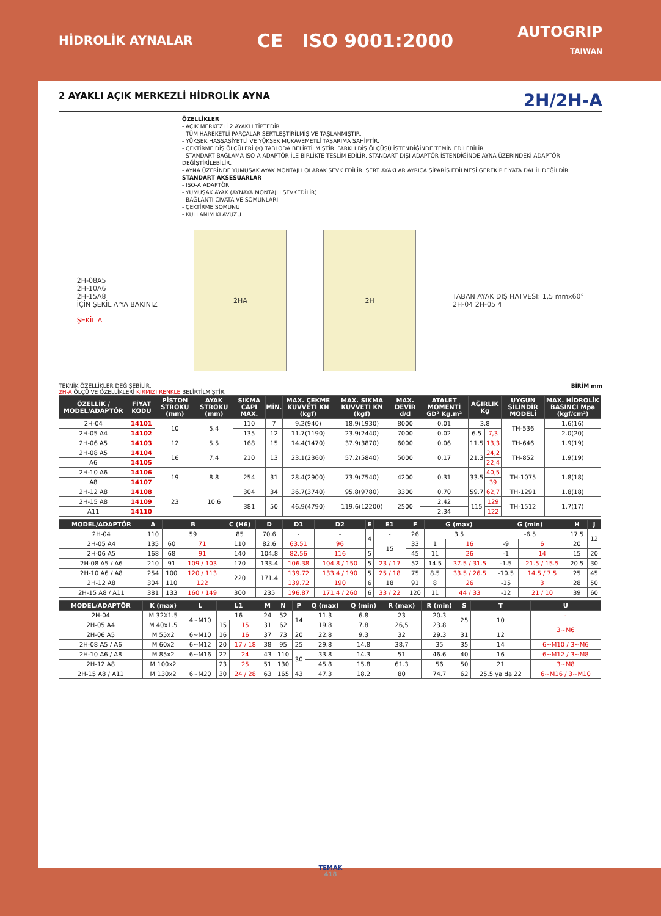HİDROLİK AYNALAR
CE ISO 9001:2000
AUTOGRIP
TAIWAN
2 AYAKLI AÇIK MERKEZLİ HİDROLİK AYNA 2H/2H-A
ÖZELLİKLER
- AÇIK MERKEZLİ 2 AYAKLI TİPTEDİR.
- TÜM HAREKETLİ PARÇALAR SERTLEŞTİRİLMİŞ VE TAŞLANMIŞTIR.
- YÜKSEK HASSASİYETLİ VE YÜKSEK MUKAVEMETLİ TASARIMA SAHİPTİR.
- ÇEKTİRME DİŞ ÖLÇÜLERİ (K) TABLODA BELİRTİLMİŞTİR. FARKLI DİŞ ÖLÇÜSÜ İSTENDİĞİNDE TEMİN EDİLEBİLİR.
- STANDART BAĞLAMA ISO-A ADAPTÖR İLE BİRLİKTE TESLİM EDİLİR. STANDART DIŞI ADAPTÖR İSTENDİĞİNDE AYNA ÜZERİNDEKİ ADAPTÖR DEĞİŞTİRİLEBİLİR.
- AYNA ÜZERİNDE YUMUŞAK AYAK MONTAJLI OLARAK SEVK EDİLİR. SERT AYAKLAR AYRICA SİPARİŞ EDİLMESİ GEREKİP FİYATA DAHİL DEĞİLDİR.
STANDART AKSESUARLAR
- ISO-A ADAPTÖR
- YUMUŞAK AYAK (AYNAYA MONTAJLI SEVKEDİLİR)
- BAĞLANTI CIVATA VE SOMUNLARI
- ÇEKTİRME SOMUNU
- KULLANIM KLAVUZU
2H-08A5
2H-10A6
2H-15A8
İÇİN ŞEKİL A'YA BAKINIZ
ŞEKİL A
2HA 2H
TABAN AYAK DİŞ HATVESİ: 1,5 mmx60°
2H-04 2H-05 4
TEKNİK ÖZELLİKLER DEĞİŞEBİLİR. BİRİM mm
2H-A ÖLÇÜ VE ÖZELLİKLERİ KIRMIZI RENKLE BELİRTİLMİŞTİR.
| ÖZELLİK / MODEL/ADAPTÖR | FİYAT KODU | PİSTON STROKU (mm) | AYAK STROKU (mm) | SIKMA ÇAPI MAX. | MİN. | MAX. ÇEKME KUVVETİ KN (kgf) | MAX. SIKMA KUVVETİ KN (kgf) | MAX. DEVİR d/d | ATALET MOMENTİ GD² Kg.m² | AĞIRLIK Kg | | UYGUN SİLİNDİR MODELİ | MAX. HİDROLİK BASINCI Mpa (kgf/cm²) |
| --- | --- | --- | --- | --- | --- | --- | --- | --- | --- | --- | --- | --- | --- |
| 2H-04 | 14101 | 10 | 5.4 | 110 | 7 | 9.2(940) | 18.9(1930) | 8000 | 0.01 | 3.8 | | TH-536 | 1.6(16) |
| 2H-05 A4 | 14102 | | | 135 | 12 | 11.7(1190) | 23.9(2440) | 7000 | 0.02 | 6.5 | 7,3 | | 2.0(20) |
| 2H-06 A5 | 14103 | 12 | 5.5 | 168 | 15 | 14.4(1470) | 37.9(3870) | 6000 | 0.06 | 11.5 | 13,3 | TH-646 | 1.9(19) |
| 2H-08 A5 | 14104 | 16 | 7.4 | 210 | 13 | 23.1(2360) | 57.2(5840) | 5000 | 0.17 | 21.3 | 24,2 | TH-852 | 1.9(19) |
| A6 | 14105 | | | | | | | | | | 22,4 | | |
| 2H-10 A6 | 14106 | 19 | 8.8 | 254 | 31 | 28.4(2900) | 73.9(7540) | 4200 | 0.31 | 33.5 | 40,5 | TH-1075 | 1.8(18) |
| A8 | 14107 | | | | | | | | | | 39 | | |
| 2H-12 A8 | 14108 | 23 | 10.6 | 304 | 34 | 36.7(3740) | 95.8(9780) | 3300 | 0.70 | 59.7 | 62,7 | TH-1291 | 1.8(18) |
| 2H-15 A8 | 14109 | | | 381 | 50 | 46.9(4790) | 119.6(12200) | 2500 | 2.42 | 115 | 129 | TH-1512 | 1.7(17) |
| A11 | 14110 | | | | | | | | 2.34 | | 122 | | |
| MODEL/ADAPTÖR | A | B | | C (H6) | D | D1 | D2 | E | E1 | F | G (max) | | G (min) | | H | J |
| --- | --- | --- | --- | --- | --- | --- | --- | --- | --- | --- | --- | --- | --- | --- | --- | --- |
| 2H-04 | 110 | 59 | | 85 | 70.6 | - | - | 4 | - | 26 | 3.5 | | -6.5 | | 17.5 | 12 |
| 2H-05 A4 | 135 | 60 | 71 | 110 | 82.6 | 63.51 | 96 | | 15 | 33 | 1 | 16 | -9 | 6 | 20 | |
| 2H-06 A5 | 168 | 68 | 91 | 140 | 104.8 | 82.56 | 116 | 5 | | 45 | 11 | 26 | -1 | 14 | 15 | 20 |
| 2H-08 A5 / A6 | 210 | 91 | 109 / 103 | 170 | 133.4 | 106.38 | 104.8 / 150 | 5 | 23 / 17 | 52 | 14.5 | 37.5 / 31.5 | -1.5 | 21.5 / 15.5 | 20.5 | 30 |
| 2H-10 A6 / A8 | 254 | 100 | 120 / 113 | 220 | 171.4 | 139.72 | 133.4 / 190 | 5 | 25 / 18 | 75 | 8.5 | 33.5 / 26.5 | -10.5 | 14.5 / 7.5 | 25 | 45 |
| 2H-12 A8 | 304 | 110 | 122 | | | 139.72 | 190 | 6 | 18 | 91 | 8 | 26 | -15 | 3 | 28 | 50 |
| 2H-15 A8 / A11 | 381 | 133 | 160 / 149 | 300 | 235 | 196.87 | 171.4 / 260 | 6 | 33 / 22 | 120 | 11 | 44 / 33 | -12 | 21 / 10 | 39 | 60 |
| MODEL/ADAPTÖR | K (max) | L | L1 | | M | N | P | Q (max) | Q (min) | R (max) | R (min) | S | T | U |
| --- | --- | --- | --- | --- | --- | --- | --- | --- | --- | --- | --- | --- | --- | --- |
| 2H-04 | M 32X1.5 | 4~M10 | 16 | | 24 | 52 | 14 | 11.3 | 6.8 | 23 | 20.3 | 25 | 10 | - |
| 2H-05 A4 | M 40x1.5 | | 15 | 15 | 31 | 62 | | 19.8 | 7.8 | 26,5 | 23.8 | | | 3~M6 |
| 2H-06 A5 | M 55x2 | 6~M10 | 16 | 16 | 37 | 73 | 20 | 22.8 | 9.3 | 32 | 29.3 | 31 | 12 | |
| 2H-08 A5 / A6 | M 60x2 | 6~M12 | 20 | 17 / 18 | 38 | 95 | 25 | 29.8 | 14.8 | 38,7 | 35 | 35 | 14 | 6~M10 / 3~M6 |
| 2H-10 A6 / A8 | M 85x2 | 6~M16 | 22 | 24 | 43 | 110 | 30 | 33.8 | 14.3 | 51 | 46.6 | 40 | 16 | 6~M12 / 3~M8 |
| 2H-12 A8 | M 100x2 | | 23 | 25 | 51 | 130 | | 45.8 | 15.8 | 61.3 | 56 | 50 | 21 | 3~M8 |
| 2H-15 A8 / A11 | M 130x2 | 6~M20 | 30 | 24 / 28 | 63 | 165 | 43 | 47.3 | 18.2 | 80 | 74.7 | 62 | 25.5 ya da 22 | 6~M16 / 3~M10 |
TEMAK
418